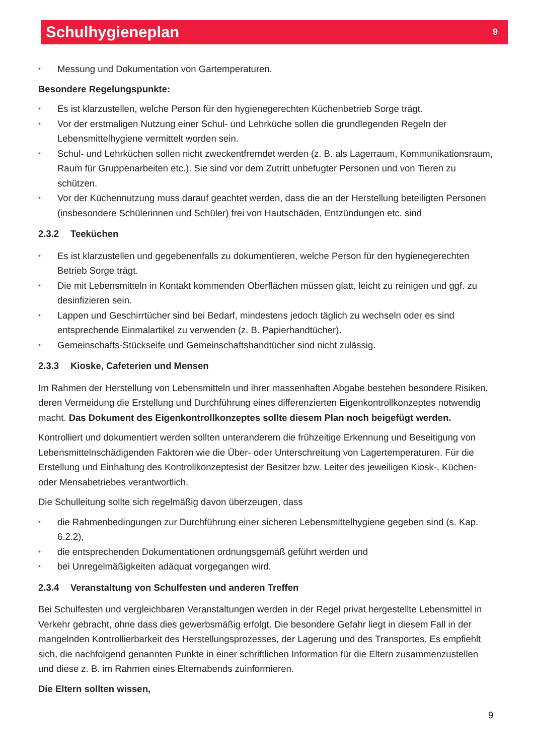Schulhygieneplan
9
• Messung und Dokumentation von Gartemperaturen.
Besondere Regelungspunkte:
• Es ist klarzustellen, welche Person für den hygienegerechten Küchenbetrieb Sorge trägt.
• Vor der erstmaligen Nutzung einer Schul- und Lehrküche sollen die grundlegenden Regeln der Lebensmittelhygiene vermittelt worden sein.
• Schul- und Lehrküchen sollen nicht zweckentfremdet werden (z. B. als Lagerraum, Kommunikationsraum, Raum für Gruppenarbeiten etc.). Sie sind vor dem Zutritt unbefugter Personen und von Tieren zu schützen.
• Vor der Küchennutzung muss darauf geachtet werden, dass die an der Herstellung beteiligten Personen (insbesondere Schülerinnen und Schüler) frei von Hautschäden, Entzündungen etc. sind
2.3.2 Teeküchen
• Es ist klarzustellen und gegebenenfalls zu dokumentieren, welche Person für den hygienegerechten Betrieb Sorge trägt.
• Die mit Lebensmitteln in Kontakt kommenden Oberflächen müssen glatt, leicht zu reinigen und ggf. zu desinfizieren sein.
• Lappen und Geschirrtücher sind bei Bedarf, mindestens jedoch täglich zu wechseln oder es sind entsprechende Einmalartikel zu verwenden (z. B. Papierhandtücher).
• Gemeinschafts-Stückseife und Gemeinschaftshandtücher sind nicht zulässig.
2.3.3 Kioske, Cafeterien und Mensen
Im Rahmen der Herstellung von Lebensmitteln und ihrer massenhaften Abgabe bestehen besondere Risiken, deren Vermeidung die Erstellung und Durchführung eines differenzierten Eigenkontrollkonzeptes notwendig macht. Das Dokument des Eigenkontrollkonzeptes sollte diesem Plan noch beigefügt werden.
Kontrolliert und dokumentiert werden sollten unteranderem die frühzeitige Erkennung und Beseitigung von Lebensmittelnschädigenden Faktoren wie die Über- oder Unterschreitung von Lagertemperaturen. Für die Erstellung und Einhaltung des Kontrollkonzeptesist der Besitzer bzw. Leiter des jeweiligen Kiosk-, Küchen- oder Mensabetriebes verantwortlich.
Die Schulleitung sollte sich regelmäßig davon überzeugen, dass
• die Rahmenbedingungen zur Durchführung einer sicheren Lebensmittelhygiene gegeben sind (s. Kap. 6.2.2),
• die entsprechenden Dokumentationen ordnungsgemäß geführt werden und
• bei Unregelmäßigkeiten adäquat vorgegangen wird.
2.3.4 Veranstaltung von Schulfesten und anderen Treffen
Bei Schulfesten und vergleichbaren Veranstaltungen werden in der Regel privat hergestellte Lebensmittel in Verkehr gebracht, ohne dass dies gewerbsmäßig erfolgt. Die besondere Gefahr liegt in diesem Fall in der mangelnden Kontrollierbarkeit des Herstellungsprozesses, der Lagerung und des Transportes. Es empfiehlt sich, die nachfolgend genannten Punkte in einer schriftlichen Information für die Eltern zusammenzustellen und diese z. B. im Rahmen eines Elternabends zuinformieren.
Die Eltern sollten wissen,
9